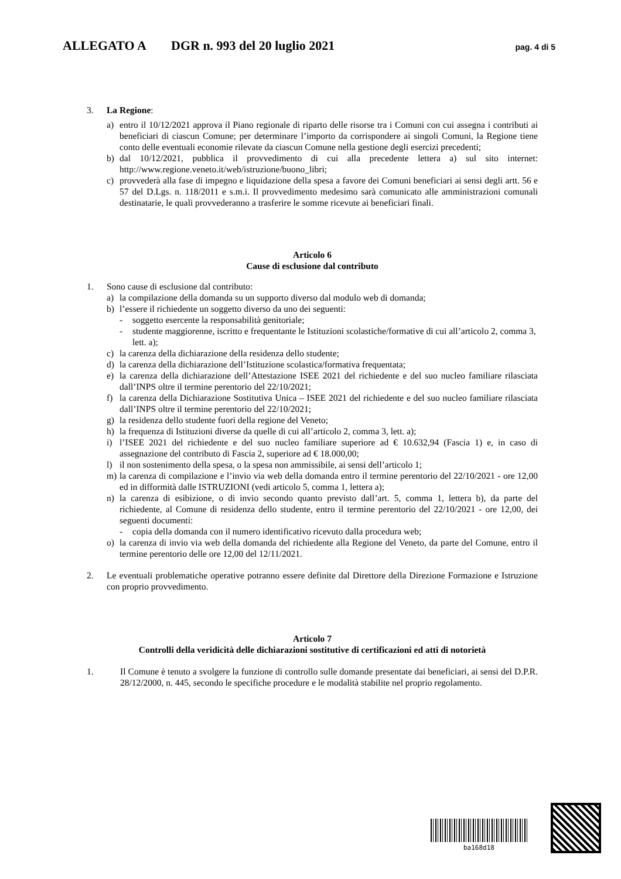ALLEGATO A DGR n. 993 del 20 luglio 2021 pag. 4 di 5
3. La Regione:
a) entro il 10/12/2021 approva il Piano regionale di riparto delle risorse tra i Comuni con cui assegna i contributi ai beneficiari di ciascun Comune; per determinare l’importo da corrispondere ai singoli Comuni, la Regione tiene conto delle eventuali economie rilevate da ciascun Comune nella gestione degli esercizi precedenti;
b) dal 10/12/2021, pubblica il provvedimento di cui alla precedente lettera a) sul sito internet: http://www.regione.veneto.it/web/istruzione/buono_libri;
c) provvederà alla fase di impegno e liquidazione della spesa a favore dei Comuni beneficiari ai sensi degli artt. 56 e 57 del D.Lgs. n. 118/2011 e s.m.i. Il provvedimento medesimo sarà comunicato alle amministrazioni comunali destinatarie, le quali provvederanno a trasferire le somme ricevute ai beneficiari finali.
Articolo 6
Cause di esclusione dal contributo
1. Sono cause di esclusione dal contributo:
a) la compilazione della domanda su un supporto diverso dal modulo web di domanda;
b) l’essere il richiedente un soggetto diverso da uno dei seguenti:
- soggetto esercente la responsabilità genitoriale;
- studente maggiorenne, iscritto e frequentante le Istituzioni scolastiche/formative di cui all’articolo 2, comma 3, lett. a);
c) la carenza della dichiarazione della residenza dello studente;
d) la carenza della dichiarazione dell’Istituzione scolastica/formativa frequentata;
e) la carenza della dichiarazione dell’Attestazione ISEE 2021 del richiedente e del suo nucleo familiare rilasciata dall’INPS oltre il termine perentorio del 22/10/2021;
f) la carenza della Dichiarazione Sostitutiva Unica – ISEE 2021 del richiedente e del suo nucleo familiare rilasciata dall’INPS oltre il termine perentorio del 22/10/2021;
g) la residenza dello studente fuori della regione del Veneto;
h) la frequenza di Istituzioni diverse da quelle di cui all’articolo 2, comma 3, lett. a);
i) l’ISEE 2021 del richiedente e del suo nucleo familiare superiore ad € 10.632,94 (Fascia 1) e, in caso di assegnazione del contributo di Fascia 2, superiore ad € 18.000,00;
l) il non sostenimento della spesa, o la spesa non ammissibile, ai sensi dell’articolo 1;
m) la carenza di compilazione e l’invio via web della domanda entro il termine perentorio del 22/10/2021 - ore 12,00 ed in difformità dalle ISTRUZIONI (vedi articolo 5, comma 1, lettera a);
n) la carenza di esibizione, o di invio secondo quanto previsto dall’art. 5, comma 1, lettera b), da parte del richiedente, al Comune di residenza dello studente, entro il termine perentorio del 22/10/2021 - ore 12,00, dei seguenti documenti:
- copia della domanda con il numero identificativo ricevuto dalla procedura web;
o) la carenza di invio via web della domanda del richiedente alla Regione del Veneto, da parte del Comune, entro il termine perentorio delle ore 12,00 del 12/11/2021.
2. Le eventuali problematiche operative potranno essere definite dal Direttore della Direzione Formazione e Istruzione con proprio provvedimento.
Articolo 7
Controlli della veridicità delle dichiarazioni sostitutive di certificazioni ed atti di notorietà
1. Il Comune è tenuto a svolgere la funzione di controllo sulle domande presentate dai beneficiari, ai sensi del D.P.R. 28/12/2000, n. 445, secondo le specifiche procedure e le modalità stabilite nel proprio regolamento.
ba168d18